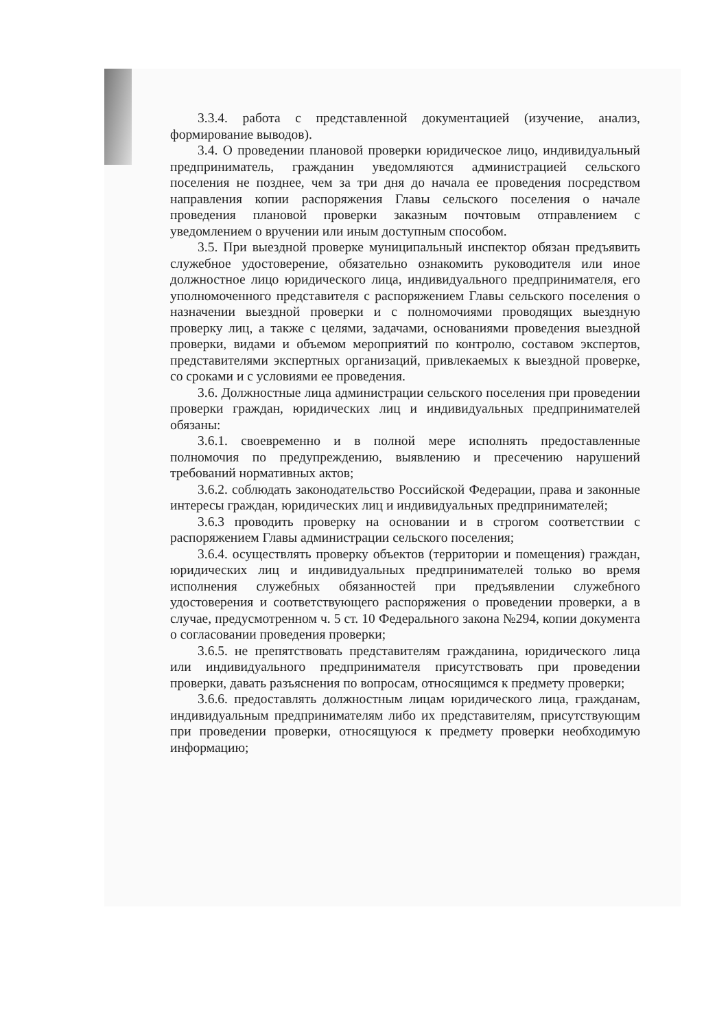3.3.4. работа с представленной документацией (изучение, анализ, формирование выводов).
3.4. О проведении плановой проверки юридическое лицо, индивидуальный предприниматель, гражданин уведомляются администрацией сельского поселения не позднее, чем за три дня до начала ее проведения посредством направления копии распоряжения Главы сельского поселения о начале проведения плановой проверки заказным почтовым отправлением с уведомлением о вручении или иным доступным способом.
3.5. При выездной проверке муниципальный инспектор обязан предъявить служебное удостоверение, обязательно ознакомить руководителя или иное должностное лицо юридического лица, индивидуального предпринимателя, его уполномоченного представителя с распоряжением Главы сельского поселения о назначении выездной проверки и с полномочиями проводящих выездную проверку лиц, а также с целями, задачами, основаниями проведения выездной проверки, видами и объемом мероприятий по контролю, составом экспертов, представителями экспертных организаций, привлекаемых к выездной проверке, со сроками и с условиями ее проведения.
3.6. Должностные лица администрации сельского поселения при проведении проверки граждан, юридических лиц и индивидуальных предпринимателей обязаны:
3.6.1. своевременно и в полной мере исполнять предоставленные полномочия по предупреждению, выявлению и пресечению нарушений требований нормативных актов;
3.6.2. соблюдать законодательство Российской Федерации, права и законные интересы граждан, юридических лиц и индивидуальных предпринимателей;
3.6.3 проводить проверку на основании и в строгом соответствии с распоряжением Главы администрации сельского поселения;
3.6.4. осуществлять проверку объектов (территории и помещения) граждан, юридических лиц и индивидуальных предпринимателей только во время исполнения служебных обязанностей при предъявлении служебного удостоверения и соответствующего распоряжения о проведении проверки, а в случае, предусмотренном ч. 5 ст. 10 Федерального закона №294, копии документа о согласовании проведения проверки;
3.6.5. не препятствовать представителям гражданина, юридического лица или индивидуального предпринимателя присутствовать при проведении проверки, давать разъяснения по вопросам, относящимся к предмету проверки;
3.6.6. предоставлять должностным лицам юридического лица, гражданам, индивидуальным предпринимателям либо их представителям, присутствующим при проведении проверки, относящуюся к предмету проверки необходимую информацию;